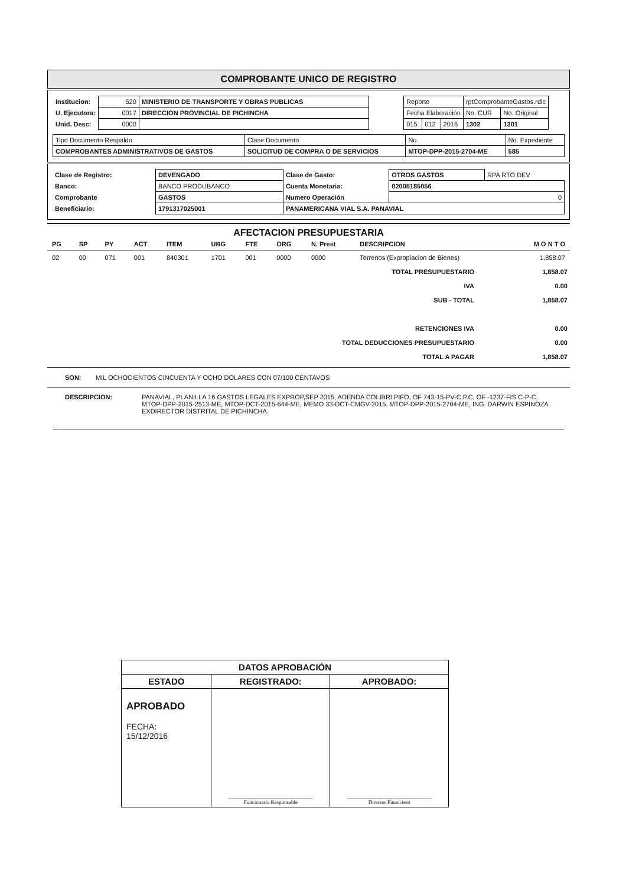COMPROBANTE UNICO DE REGISTRO
| / Institucion: / 520 / MINISTERIO DE TRANSPORTE Y OBRAS PUBLICAS / / U. Ejecutora: / 0017 / DIRECCION PROVINCIAL DE PICHINCHA / / Unid. Desc: / 0000 / / | / Reporte / / / rptComprobanteGastos.rdlc / / / Fecha Elaboración / / / No. CUR / No. Original / / 015 / 012 / 2016 / 1302 / 1301 / |
| Tipo Documento Respaldo | Clase Documento | No. | No. Expediente |
| COMPROBANTES ADMINISTRATIVOS DE GASTOS | SOLICITUD DE COMPRA O DE SERVICIOS | MTOP-DPP-2015-2704-ME | 585 |
| Clase de Registro: | DEVENGADO | Clase de Gasto: | OTROS GASTOS | RPA RTO DEV |
| Banco: | BANCO PRODUBANCO | Cuenta Monetaria: | 02005185056 | |
| Comprobante | GASTOS | Numero Operación | 0 | |
| Beneficiario: | 1791317025001 | PANAMERICANA VIAL S.A. PANAVIAL | | |
AFECTACION PRESUPUESTARIA
| PG | SP | PY | ACT | ITEM | UBG | FTE | ORG | N. Prest | DESCRIPCION | M O N T O |
| --- | --- | --- | --- | --- | --- | --- | --- | --- | --- | --- |
| 02 | 00 | 071 | 001 | 840301 | 1701 | 001 | 0000 | 0000 | Terrenos (Expropiacion de Bienes) | 1,858.07 |
| TOTAL PRESUPUESTARIO | 1,858.07 |
| IVA | 0.00 |
| SUB - TOTAL | 1,858.07 |
| RETENCIONES IVA | 0.00 |
| TOTAL DEDUCCIONES PRESUPUESTARIO | 0.00 |
| TOTAL A PAGAR | 1,858.07 |
SON: MIL OCHOCIENTOS CINCUENTA Y OCHO DOLARES CON 07/100 CENTAVOS
DESCRIPCION: PANAVIAL, PLANILLA 16 GASTOS LEGALES EXPROP,SEP 2015, ADENDA COLIBRI PIFO, OF 743-15-PV-C.P.C, OF -1237-FIS C-P-C, MTOP-DPP-2015-2513-ME, MTOP-DCT-2015-644-ME, MEMO 33-DCT-CMGV-2015, MTOP-DPP-2015-2704-ME, ING. DARWIN ESPINOZA EXDIRECTOR DISTRITAL DE PICHINCHA.
| DATOS APROBACIÓN | | |
| ESTADO | REGISTRADO: | APROBADO: |
| APROBADO FECHA: 15/12/2016 | ________________________________ Funcionario Responsable | ________________________________ Director Financiero |